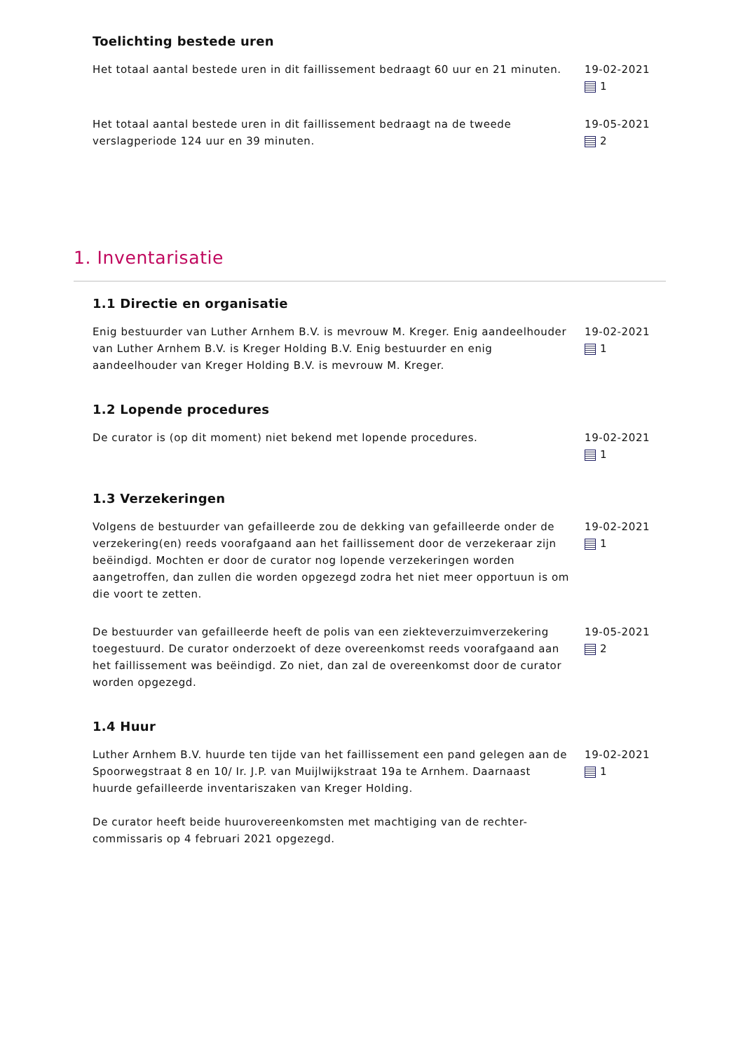Toelichting bestede uren
Het totaal aantal bestede uren in dit faillissement bedraagt 60 uur en 21 minuten.
19-02-2021
1
Het totaal aantal bestede uren in dit faillissement bedraagt na de tweede verslagperiode 124 uur en 39 minuten.
19-05-2021
2
1. Inventarisatie
1.1 Directie en organisatie
Enig bestuurder van Luther Arnhem B.V. is mevrouw M. Kreger. Enig aandeelhouder van Luther Arnhem B.V. is Kreger Holding B.V. Enig bestuurder en enig aandeelhouder van Kreger Holding B.V. is mevrouw M. Kreger.
19-02-2021
1
1.2 Lopende procedures
De curator is (op dit moment) niet bekend met lopende procedures. 19-02-2021
1
1.3 Verzekeringen
Volgens de bestuurder van gefailleerde zou de dekking van gefailleerde onder de verzekering(en) reeds voorafgaand aan het faillissement door de verzekeraar zijn beëindigd. Mochten er door de curator nog lopende verzekeringen worden aangetroffen, dan zullen die worden opgezegd zodra het niet meer opportuun is om die voort te zetten.
19-02-2021
1
De bestuurder van gefailleerde heeft de polis van een ziekteverzuimverzekering toegestuurd. De curator onderzoekt of deze overeenkomst reeds voorafgaand aan het faillissement was beëindigd. Zo niet, dan zal de overeenkomst door de curator worden opgezegd.
19-05-2021
2
1.4 Huur
Luther Arnhem B.V. huurde ten tijde van het faillissement een pand gelegen aan de Spoorwegstraat 8 en 10/ Ir. J.P. van Muijlwijkstraat 19a te Arnhem. Daarnaast huurde gefailleerde inventariszaken van Kreger Holding.
De curator heeft beide huurovereenkomsten met machtiging van de rechter-commissaris op 4 februari 2021 opgezegd.
19-02-2021
1